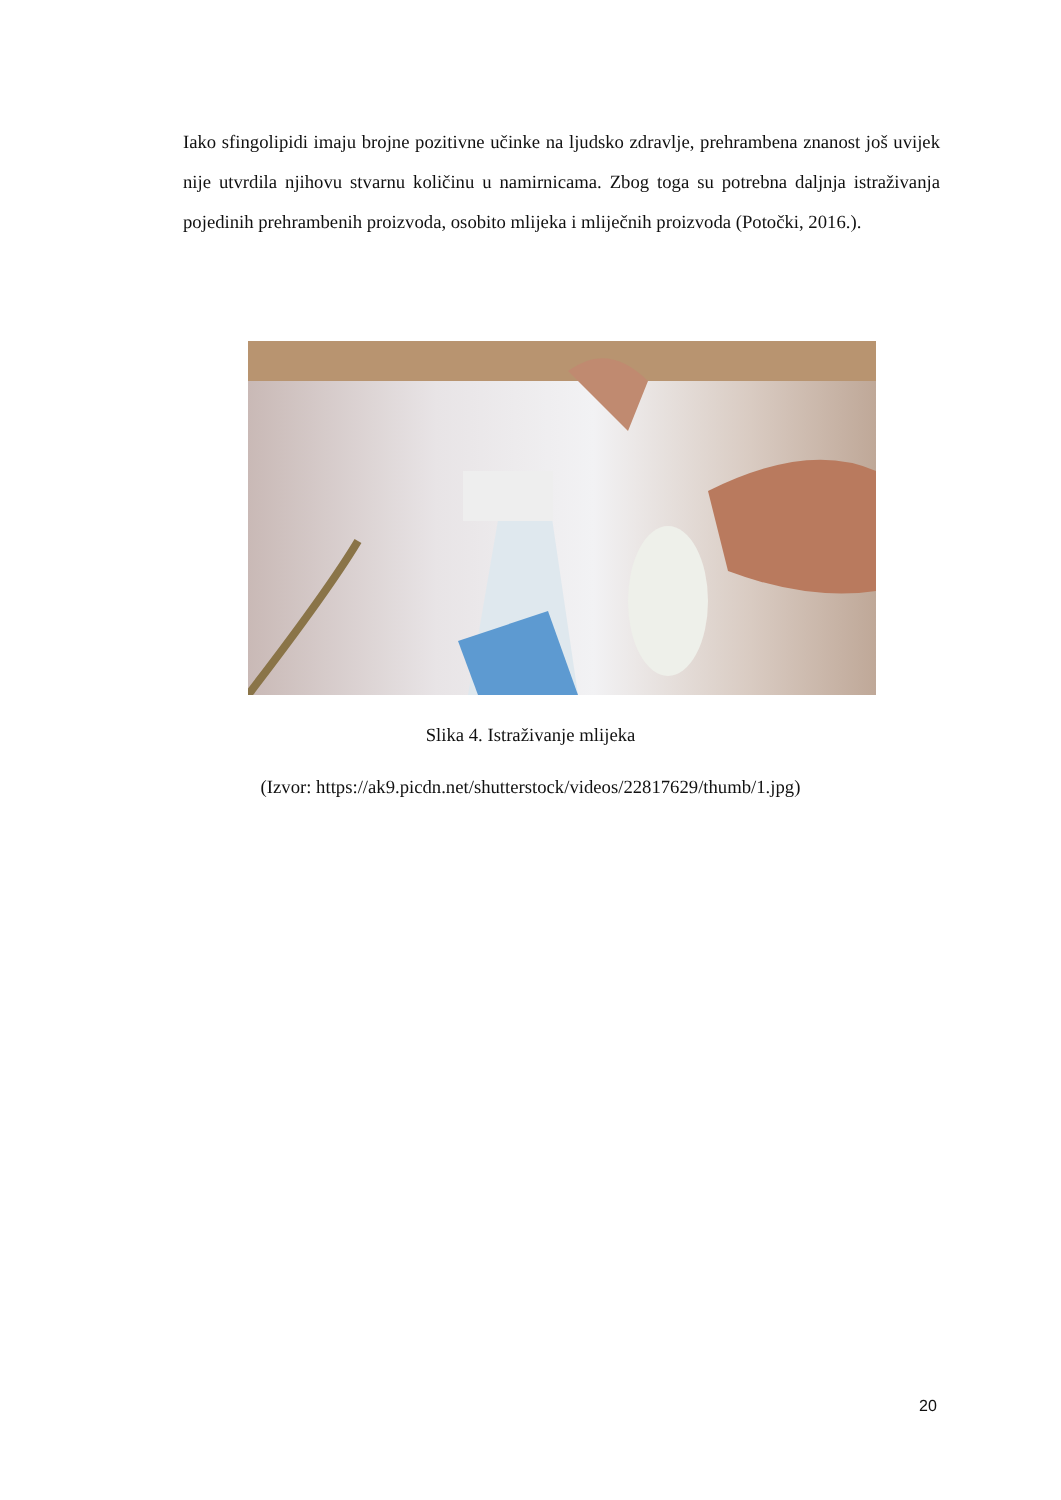Iako sfingolipidi imaju brojne pozitivne učinke na ljudsko zdravlje, prehrambena znanost još uvijek nije utvrdila njihovu stvarnu količinu u namirnicama. Zbog toga su potrebna daljnja istraživanja pojedinih prehrambenih proizvoda, osobito mlijeka i mliječnih proizvoda (Potočki, 2016.).
Slika 4. Istraživanje mlijeka
(Izvor: https://ak9.picdn.net/shutterstock/videos/22817629/thumb/1.jpg)
20